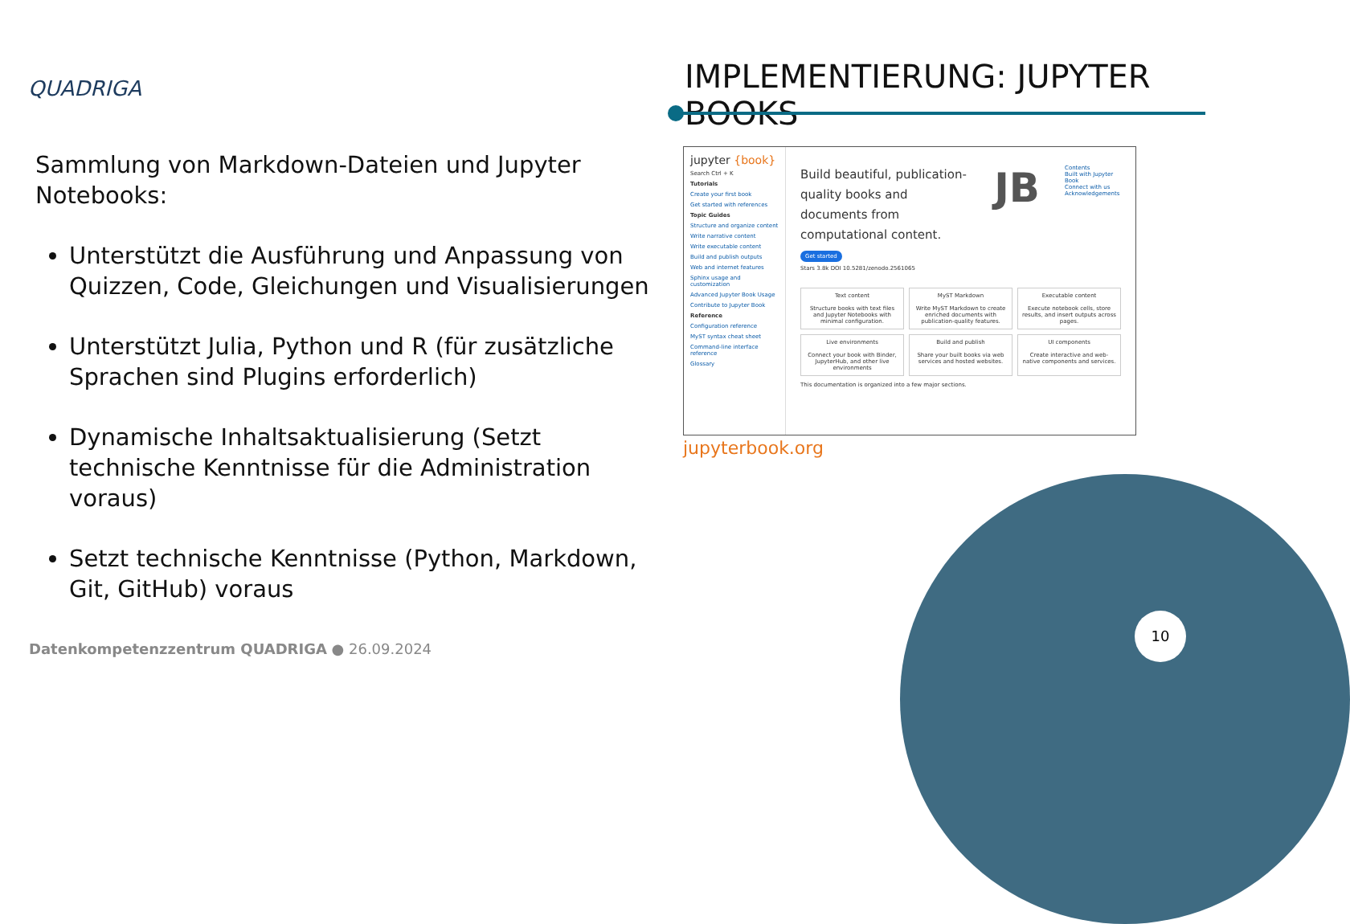QUADRIGA IMPLEMENTIERUNG: JUPYTER BOOKS
Sammlung von Markdown-Dateien und Jupyter Notebooks:
Unterstützt die Ausführung und Anpassung von Quizzen, Code, Gleichungen und Visualisierungen
Unterstützt Julia, Python und R (für zusätzliche Sprachen sind Plugins erforderlich)
Dynamische Inhaltsaktualisierung (Setzt technische Kenntnisse für die Administration voraus)
Setzt technische Kenntnisse (Python, Markdown, Git, GitHub) voraus
jupyter {book}
Search Ctrl + K
Tutorials
Create your first book
Get started with references
Topic Guides
Structure and organize content
Write narrative content
Write executable content
Build and publish outputs
Web and internet features
Sphinx usage and customization
Advanced Jupyter Book Usage
Contribute to Jupyter Book
Reference
Configuration reference
MyST syntax cheat sheet
Command-line interface reference
Glossary
Build beautiful, publication-quality books and documents from computational content.
JB
Contents
Built with Jupyter Book
Connect with us
Acknowledgements
Get started
Stars 3.8k DOI 10.5281/zenodo.2561065
Text content
Structure books with text files and Jupyter Notebooks with minimal configuration.
MyST Markdown
Write MyST Markdown to create enriched documents with publication-quality features.
Executable content
Execute notebook cells, store results, and insert outputs across pages.
Live environments
Connect your book with Binder, JupyterHub, and other live environments
Build and publish
Share your built books via web services and hosted websites.
UI components
Create interactive and web-native components and services.
This documentation is organized into a few major sections.
jupyterbook.org
10
Datenkompetenzzentrum QUADRIGA ● 26.09.2024